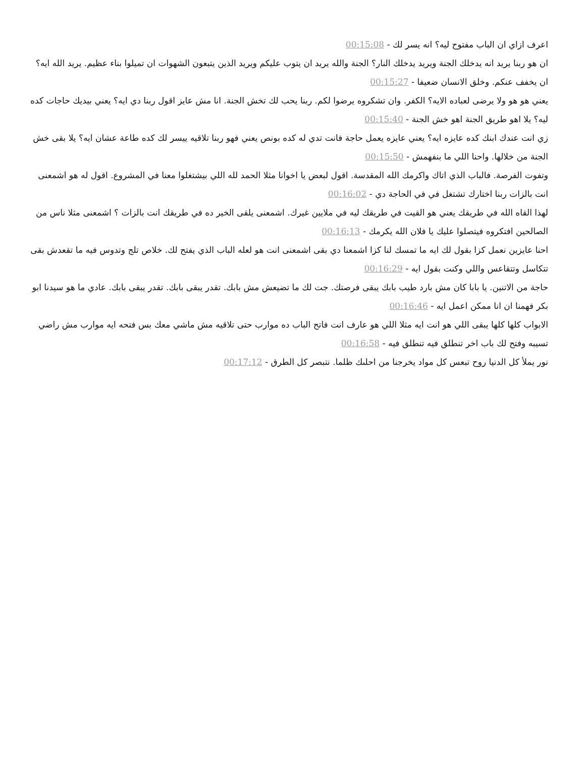اعرف ازاي ان الباب مفتوح ليه؟ انه يسر لك - 00:15:08
ان هو ربنا يريد انه يدخلك الجنة ويريد يدخلك النار؟ الجنة والله يريد ان يتوب عليكم ويريد الذين يتبعون الشهوات ان تميلوا بناء عظيم. يريد الله ايه؟ ان يخفف عنكم. وخلق الانسان ضعيفا - 00:15:27
يعني هو هو ولا يرضى لعباده الايه؟ الكفر. وان تشكروه يرضوا لكم. ربنا يحب لك تخش الجنة. انا مش عايز اقول ربنا دي ايه؟ يعني بيديك حاجات كده ليه؟ يلا اهو طريق الجنة اهو خش الجنة - 00:15:40
زي انت عندك ابنك كده عايزه ايه؟ يعني عايزه يعمل حاجة فانت تدي له كده بونص يعني فهو ربنا تلاقيه ييسر لك كده طاعة عشان ايه؟ يلا بقى خش الجنة من خلالها. واحنا اللي ما بنفهمش - 00:15:50
وتفوت الفرصة. فالباب الذي اتاك واكرمك الله المقدسة. اقول لبعض يا اخوانا مثلا الحمد لله اللي بيشتغلوا معنا في المشروع. اقول له هو اشمعنى انت بالزات ربنا اختارك تشتغل في في الحاجة دي - 00:16:02
لهذا القاه الله في طريقك يعني هو القيت في طريقك ليه في ملايين غيرك. اشمعنى يلقى الخير ده في طريقك انت بالزات ؟ اشمعنى مثلا ناس من الصالحين افتكروه فيتصلوا عليك يا فلان الله يكرمك - 00:16:13
احنا عايزين نعمل كزا بقول لك ايه ما تمسك لنا كزا اشمعنا دي بقى اشمعنى انت هو لعله الباب الذي يفتح لك. خلاص تلج وتدوس فيه ما تقعدش بقى تتكاسل وتتقاعس واللي وكنت بقول ايه - 00:16:29
حاجة من الاتنين. يا بابا كان مش بارد طيب بابك يبقى فرصتك. جت لك ما تضيعش مش بابك. تقدر يبقى بابك. تقدر يبقى بابك. عادي ما هو سيدنا ابو بكر فهمنا ان انا ممكن اعمل ايه - 00:16:46
الابواب كلها كلها يبقى اللي هو انت ايه مثلا اللي هو عارف انت فاتح الباب ده موارب حتى تلاقيه مش ماشي معك بس فتحه ايه موارب مش راضي تسيبه وفتح لك باب اخر تنطلق فيه تنطلق فيه - 00:16:58
نور يملأ كل الدنيا روح تبعس كل مواد يخرجنا من احلىك ظلما. نتبصر كل الطرق - 00:17:12